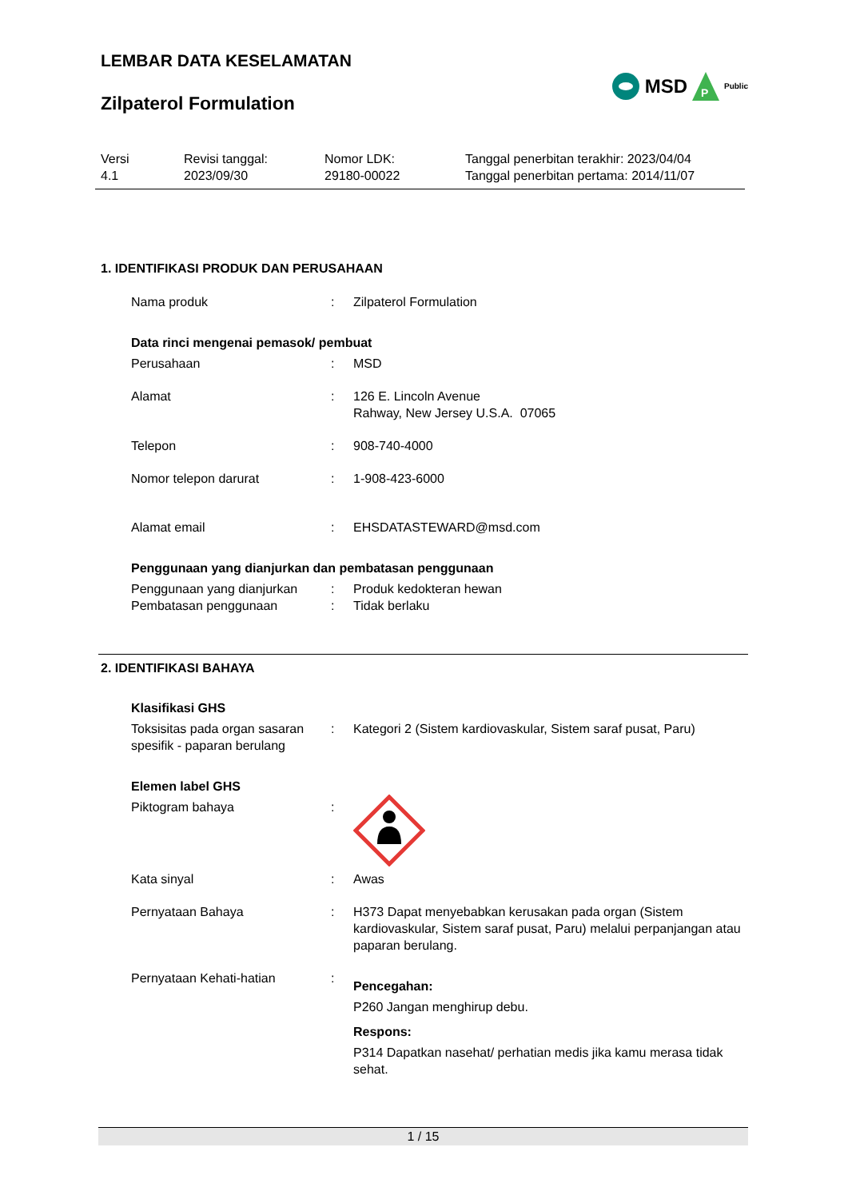LEMBAR DATA KESELAMATAN
Zilpaterol Formulation
MSD
P
Public
Versi
4.1
Revisi tanggal:
2023/09/30
Nomor LDK:
29180-00022
Tanggal penerbitan terakhir: 2023/04/04
Tanggal penerbitan pertama: 2014/11/07
1. IDENTIFIKASI PRODUK DAN PERUSAHAAN
Nama produk : Zilpaterol Formulation
Data rinci mengenai pemasok/ pembuat
Perusahaan : MSD
Alamat : 126 E. Lincoln Avenue
Rahway, New Jersey U.S.A. 07065
Telepon : 908-740-4000
Nomor telepon darurat : 1-908-423-6000
Alamat email : EHSDATASTEWARD@msd.com
Penggunaan yang dianjurkan dan pembatasan penggunaan
Penggunaan yang dianjurkan : Produk kedokteran hewan
Pembatasan penggunaan : Tidak berlaku
2. IDENTIFIKASI BAHAYA
Klasifikasi GHS
Toksisitas pada organ sasaran spesifik - paparan berulang
: Kategori 2 (Sistem kardiovaskular, Sistem saraf pusat, Paru)
Elemen label GHS
Piktogram bahaya :
Kata sinyal : Awas
Pernyataan Bahaya : H373 Dapat menyebabkan kerusakan pada organ (Sistem kardiovaskular, Sistem saraf pusat, Paru) melalui perpanjangan atau paparan berulang.
Pernyataan Kehati-hatian :
Pencegahan:
P260 Jangan menghirup debu.
Respons:
P314 Dapatkan nasehat/ perhatian medis jika kamu merasa tidak sehat.
1 / 15